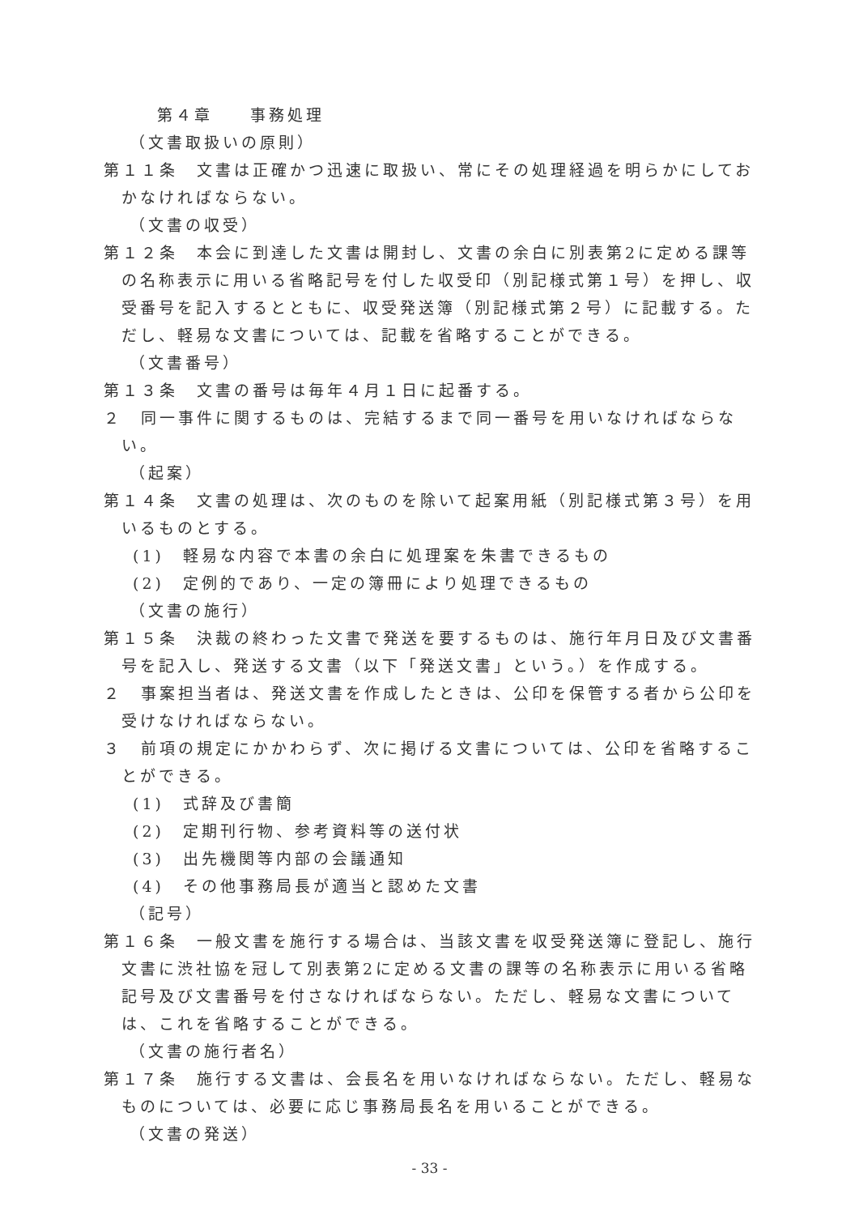第４章　　事務処理
（文書取扱いの原則）
第１１条　文書は正確かつ迅速に取扱い、常にその処理経過を明らかにしておかなければならない。
（文書の収受）
第１２条　本会に到達した文書は開封し、文書の余白に別表第2に定める課等の名称表示に用いる省略記号を付した収受印（別記様式第１号）を押し、収受番号を記入するとともに、収受発送簿（別記様式第２号）に記載する。ただし、軽易な文書については、記載を省略することができる。
（文書番号）
第１３条　文書の番号は毎年４月１日に起番する。
２　同一事件に関するものは、完結するまで同一番号を用いなければならない。
（起案）
第１４条　文書の処理は、次のものを除いて起案用紙（別記様式第３号）を用いるものとする。
(1)　軽易な内容で本書の余白に処理案を朱書できるもの
(2)　定例的であり、一定の簿冊により処理できるもの
（文書の施行）
第１５条　決裁の終わった文書で発送を要するものは、施行年月日及び文書番号を記入し、発送する文書（以下「発送文書」という。）を作成する。
２　事案担当者は、発送文書を作成したときは、公印を保管する者から公印を受けなければならない。
３　前項の規定にかかわらず、次に掲げる文書については、公印を省略することができる。
(1)　式辞及び書簡
(2)　定期刊行物、参考資料等の送付状
(3)　出先機関等内部の会議通知
(4)　その他事務局長が適当と認めた文書
（記号）
第１６条　一般文書を施行する場合は、当該文書を収受発送簿に登記し、施行文書に渋社協を冠して別表第2に定める文書の課等の名称表示に用いる省略記号及び文書番号を付さなければならない。ただし、軽易な文書については、これを省略することができる。
（文書の施行者名）
第１７条　施行する文書は、会長名を用いなければならない。ただし、軽易なものについては、必要に応じ事務局長名を用いることができる。
（文書の発送）
- 33 -